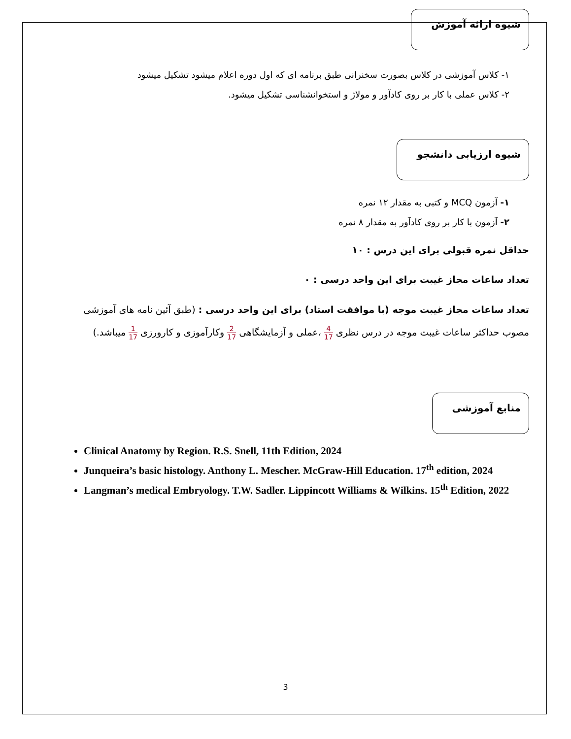شیوه ارائه آموزش
۱- کلاس آموزشی در کلاس بصورت سخنرانی طبق برنامه ای که اول دوره اعلام میشود تشکیل میشود
۲- کلاس عملی با کار بر روی کادآور و مولاژ و استخوانشناسی تشکیل میشود.
شیوه ارزیابی دانشجو
۱- آزمون MCQ و کتبی به مقدار ۱۲ نمره
۲- آزمون با کار بر روی کادآور به مقدار ۸ نمره
حداقل نمره قبولی برای این درس : ۱۰
تعداد ساعات مجاز غیبت برای این واحد درسی : ۰
تعداد ساعات مجاز غیبت موجه (با موافقت استاد) برای این واحد درسی : (طبق آئین نامه های آموزشی مصوب حداکثر ساعات غیبت موجه در درس نظری 4 17 ،عملی و آزمایشگاهی 2 17 وکارآموزی و کارورزی 1 17 میباشد.)
منابع آموزشی
Clinical Anatomy by Region. R.S. Snell, 11th Edition, 2024
Junqueira’s basic histology. Anthony L. Mescher. McGraw-Hill Education. 17<sup>th</sup> edition, 2024
Langman’s medical Embryology. T.W. Sadler. Lippincott Williams & Wilkins. 15<sup>th</sup> Edition, 2022
3